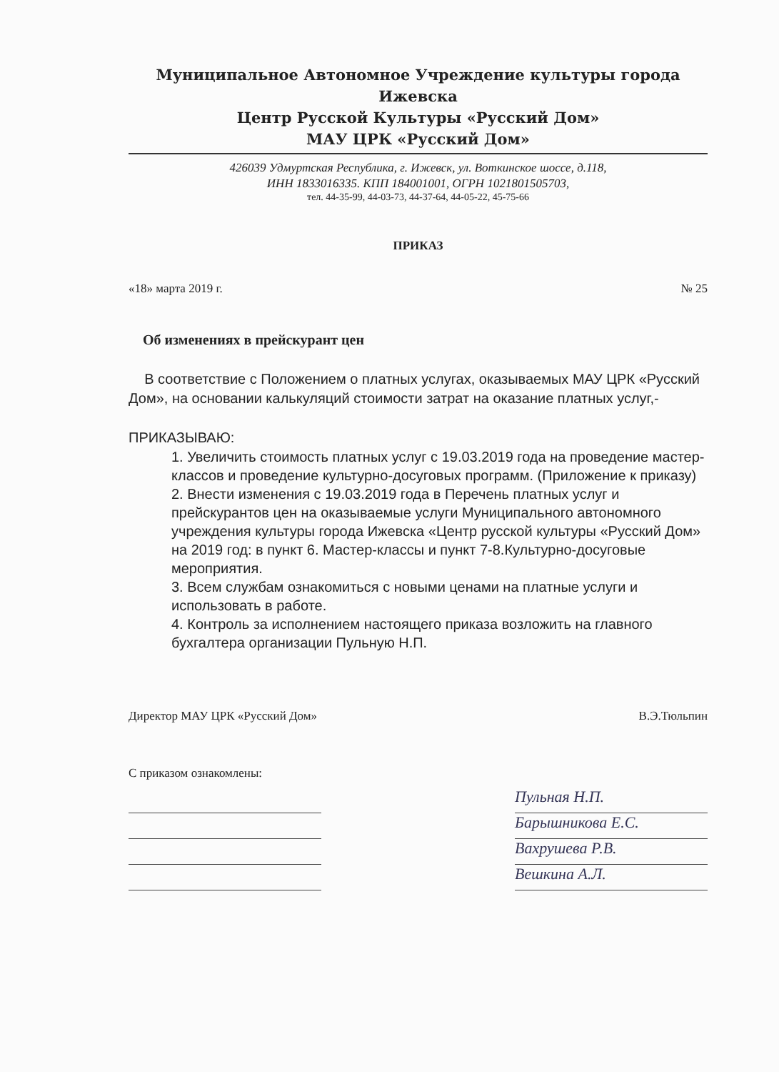Муниципальное Автономное Учреждение культуры города Ижевска
Центр Русской Культуры «Русский Дом»
МАУ ЦРК «Русский Дом»
426039 Удмуртская Республика, г. Ижевск, ул. Воткинское шоссе, д.118,
ИНН 1833016335. КПП 184001001, ОГРН 1021801505703,
тел. 44-35-99, 44-03-73, 44-37-64, 44-05-22, 45-75-66
ПРИКАЗ
«18» марта 2019 г. № 25
Об изменениях в прейскурант цен
В соответствие с Положением о платных услугах, оказываемых МАУ ЦРК «Русский Дом», на основании калькуляций стоимости затрат на оказание платных услуг,-
ПРИКАЗЫВАЮ:
1. Увеличить стоимость платных услуг с 19.03.2019 года на проведение мастер-классов и проведение культурно-досуговых программ. (Приложение к приказу)
2. Внести изменения с 19.03.2019 года в Перечень платных услуг и прейскурантов цен на оказываемые услуги Муниципального автономного учреждения культуры города Ижевска «Центр русской культуры «Русский Дом» на 2019 год: в пункт 6. Мастер-классы и пункт 7-8.Культурно-досуговые мероприятия.
3. Всем службам ознакомиться с новыми ценами на платные услуги и использовать в работе.
4. Контроль за исполнением настоящего приказа возложить на главного бухгалтера организации Пульную Н.П.
Директор МАУ ЦРК «Русский Дом» В.Э.Тюльпин
С приказом ознакомлены:
Пульная Н.П.
Барышникова Е.С.
Вахрушева Р.В.
Вешкина А.Л.